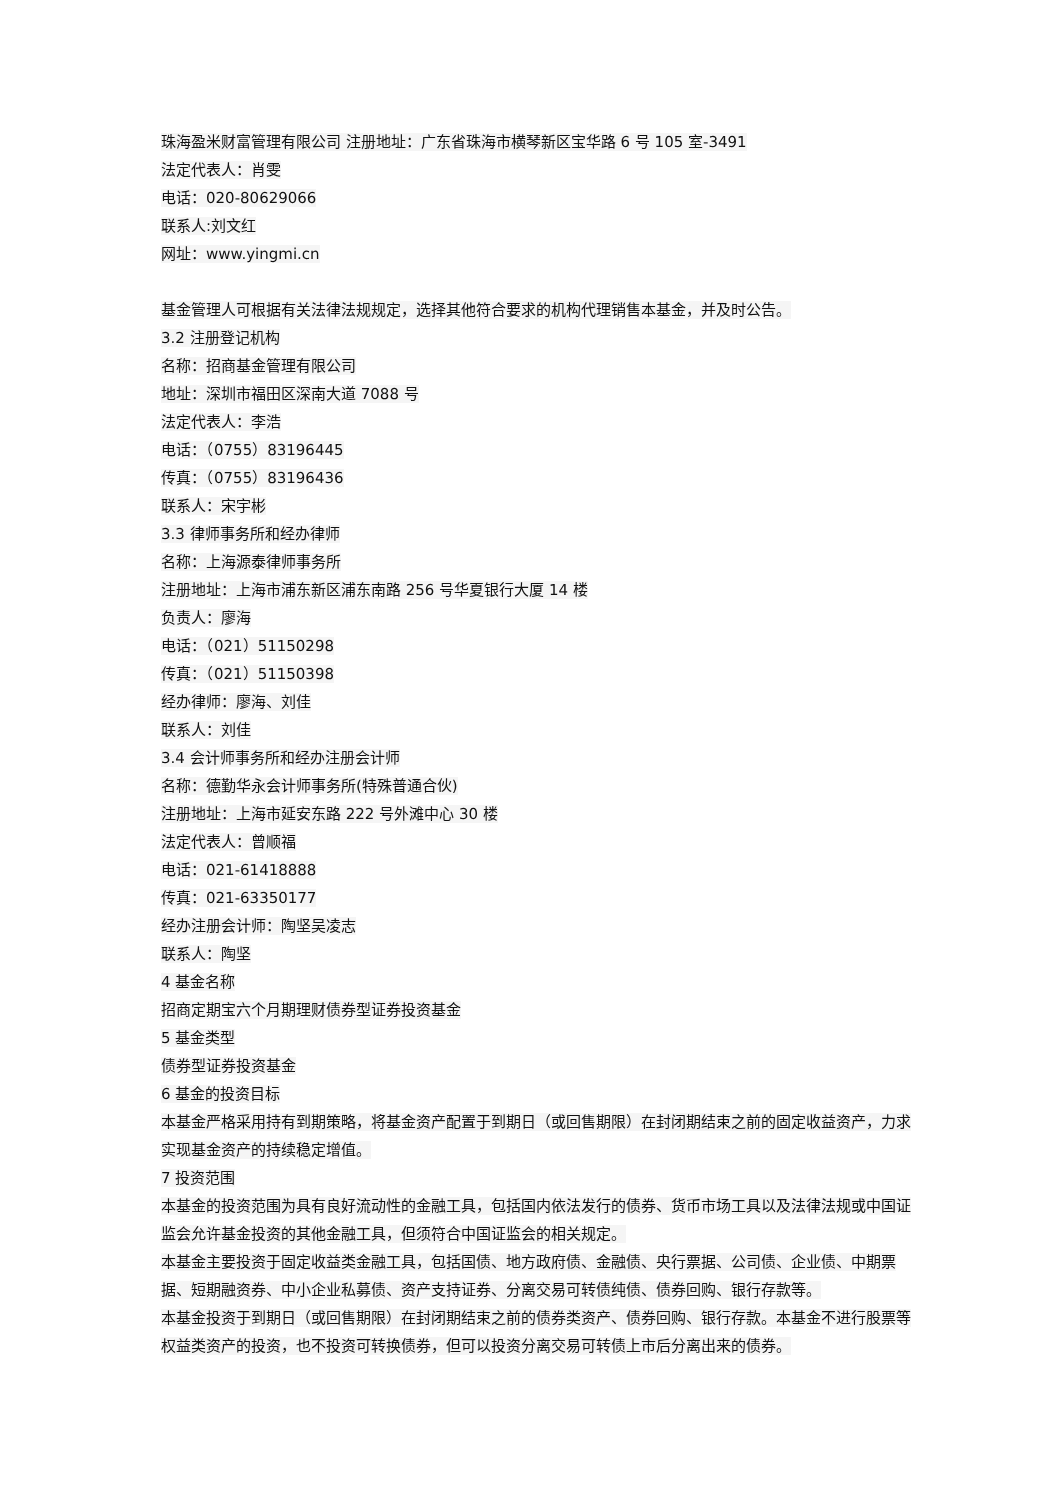珠海盈米财富管理有限公司 注册地址：广东省珠海市横琴新区宝华路 6 号 105 室-3491
法定代表人：肖雯
电话：020-80629066
联系人:刘文红
网址：www.yingmi.cn
基金管理人可根据有关法律法规规定，选择其他符合要求的机构代理销售本基金，并及时公告。
3.2 注册登记机构
名称：招商基金管理有限公司
地址：深圳市福田区深南大道 7088 号
法定代表人：李浩
电话：（0755）83196445
传真：（0755）83196436
联系人：宋宇彬
3.3 律师事务所和经办律师
名称：上海源泰律师事务所
注册地址：上海市浦东新区浦东南路 256 号华夏银行大厦 14 楼
负责人：廖海
电话：（021）51150298
传真：（021）51150398
经办律师：廖海、刘佳
联系人：刘佳
3.4 会计师事务所和经办注册会计师
名称：德勤华永会计师事务所(特殊普通合伙)
注册地址：上海市延安东路 222 号外滩中心 30 楼
法定代表人：曾顺福
电话：021-61418888
传真：021-63350177
经办注册会计师：陶坚吴凌志
联系人：陶坚
4 基金名称
招商定期宝六个月期理财债券型证券投资基金
5 基金类型
债券型证券投资基金
6 基金的投资目标
本基金严格采用持有到期策略，将基金资产配置于到期日（或回售期限）在封闭期结束之前的固定收益资产，力求实现基金资产的持续稳定增值。
7 投资范围
本基金的投资范围为具有良好流动性的金融工具，包括国内依法发行的债券、货币市场工具以及法律法规或中国证监会允许基金投资的其他金融工具，但须符合中国证监会的相关规定。
本基金主要投资于固定收益类金融工具，包括国债、地方政府债、金融债、央行票据、公司债、企业债、中期票据、短期融资券、中小企业私募债、资产支持证券、分离交易可转债纯债、债券回购、银行存款等。
本基金投资于到期日（或回售期限）在封闭期结束之前的债券类资产、债券回购、银行存款。本基金不进行股票等权益类资产的投资，也不投资可转换债券，但可以投资分离交易可转债上市后分离出来的债券。